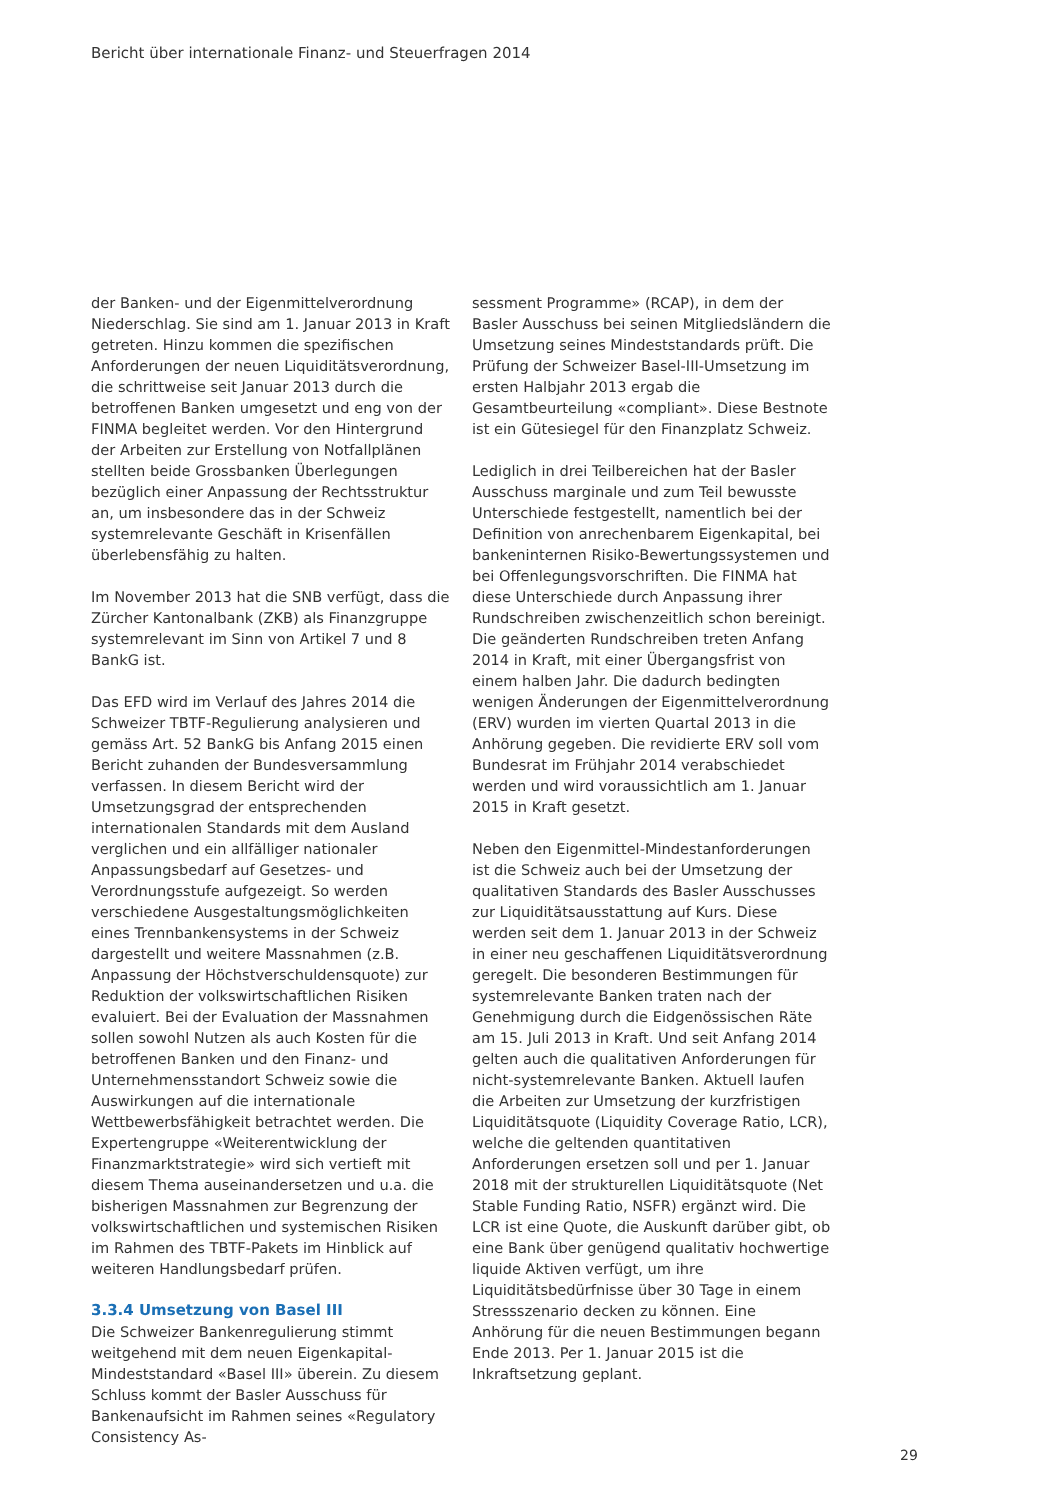Bericht über internationale Finanz- und Steuerfragen 2014
der Banken- und der Eigenmittelverordnung Niederschlag. Sie sind am 1. Januar 2013 in Kraft getreten. Hinzu kommen die spezifischen Anforderungen der neuen Liquiditätsverordnung, die schrittweise seit Januar 2013 durch die betroffenen Banken umgesetzt und eng von der FINMA begleitet werden. Vor den Hintergrund der Arbeiten zur Erstellung von Notfallplänen stellten beide Grossbanken Überlegungen bezüglich einer Anpassung der Rechtsstruktur an, um insbesondere das in der Schweiz systemrelevante Geschäft in Krisenfällen überlebensfähig zu halten.
Im November 2013 hat die SNB verfügt, dass die Zürcher Kantonalbank (ZKB) als Finanzgruppe systemrelevant im Sinn von Artikel 7 und 8 BankG ist.
Das EFD wird im Verlauf des Jahres 2014 die Schweizer TBTF-Regulierung analysieren und gemäss Art. 52 BankG bis Anfang 2015 einen Bericht zuhanden der Bundesversammlung verfassen. In diesem Bericht wird der Umsetzungsgrad der entsprechenden internationalen Standards mit dem Ausland verglichen und ein allfälliger nationaler Anpassungsbedarf auf Gesetzes- und Verordnungsstufe aufgezeigt. So werden verschiedene Ausgestaltungsmöglichkeiten eines Trennbankensystems in der Schweiz dargestellt und weitere Massnahmen (z.B. Anpassung der Höchstverschuldensquote) zur Reduktion der volkswirtschaftlichen Risiken evaluiert. Bei der Evaluation der Massnahmen sollen sowohl Nutzen als auch Kosten für die betroffenen Banken und den Finanz- und Unternehmensstandort Schweiz sowie die Auswirkungen auf die internationale Wettbewerbsfähigkeit betrachtet werden. Die Expertengruppe «Weiterentwicklung der Finanzmarktstrategie» wird sich vertieft mit diesem Thema auseinandersetzen und u.a. die bisherigen Massnahmen zur Begrenzung der volkswirtschaftlichen und systemischen Risiken im Rahmen des TBTF-Pakets im Hinblick auf weiteren Handlungsbedarf prüfen.
3.3.4 Umsetzung von Basel III
Die Schweizer Bankenregulierung stimmt weitgehend mit dem neuen Eigenkapital-Mindeststandard «Basel III» überein. Zu diesem Schluss kommt der Basler Ausschuss für Bankenaufsicht im Rahmen seines «Regulatory Consistency As-
sessment Programme» (RCAP), in dem der Basler Ausschuss bei seinen Mitgliedsländern die Umsetzung seines Mindeststandards prüft. Die Prüfung der Schweizer Basel-III-Umsetzung im ersten Halbjahr 2013 ergab die Gesamtbeurteilung «compliant». Diese Bestnote ist ein Gütesiegel für den Finanzplatz Schweiz.
Lediglich in drei Teilbereichen hat der Basler Ausschuss marginale und zum Teil bewusste Unterschiede festgestellt, namentlich bei der Definition von anrechenbarem Eigenkapital, bei bankeninternen Risiko-Bewertungssystemen und bei Offenlegungsvorschriften. Die FINMA hat diese Unterschiede durch Anpassung ihrer Rundschreiben zwischenzeitlich schon bereinigt. Die geänderten Rundschreiben treten Anfang 2014 in Kraft, mit einer Übergangsfrist von einem halben Jahr. Die dadurch bedingten wenigen Änderungen der Eigenmittelverordnung (ERV) wurden im vierten Quartal 2013 in die Anhörung gegeben. Die revidierte ERV soll vom Bundesrat im Frühjahr 2014 verabschiedet werden und wird voraussichtlich am 1. Januar 2015 in Kraft gesetzt.
Neben den Eigenmittel-Mindestanforderungen ist die Schweiz auch bei der Umsetzung der qualitativen Standards des Basler Ausschusses zur Liquiditätsausstattung auf Kurs. Diese werden seit dem 1. Januar 2013 in der Schweiz in einer neu geschaffenen Liquiditätsverordnung geregelt. Die besonderen Bestimmungen für systemrelevante Banken traten nach der Genehmigung durch die Eidgenössischen Räte am 15. Juli 2013 in Kraft. Und seit Anfang 2014 gelten auch die qualitativen Anforderungen für nicht-systemrelevante Banken. Aktuell laufen die Arbeiten zur Umsetzung der kurzfristigen Liquiditätsquote (Liquidity Coverage Ratio, LCR), welche die geltenden quantitativen Anforderungen ersetzen soll und per 1. Januar 2018 mit der strukturellen Liquiditätsquote (Net Stable Funding Ratio, NSFR) ergänzt wird. Die LCR ist eine Quote, die Auskunft darüber gibt, ob eine Bank über genügend qualitativ hochwertige liquide Aktiven verfügt, um ihre Liquiditätsbedürfnisse über 30 Tage in einem Stressszenario decken zu können. Eine Anhörung für die neuen Bestimmungen begann Ende 2013. Per 1. Januar 2015 ist die Inkraftsetzung geplant.
29